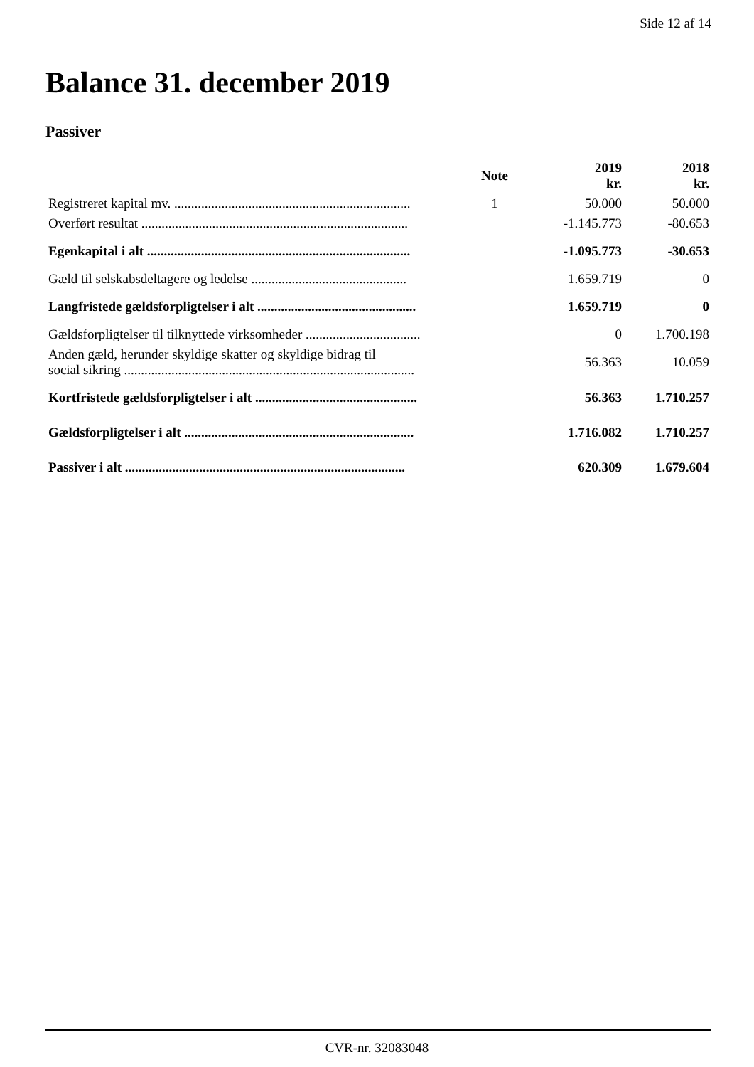Side 12 af 14
Balance 31. december 2019
Passiver
| | Note | 2019 kr. | 2018 kr. |
| --- | --- | --- | --- |
| Registreret kapital mv. ...................................................................... | 1 | 50.000 | 50.000 |
| Overført resultat ............................................................................... | | -1.145.773 | -80.653 |
| Egenkapital i alt .............................................................................. | | -1.095.773 | -30.653 |
| Gæld til selskabsdeltagere og ledelse .............................................. | | 1.659.719 | 0 |
| Langfristede gældsforpligtelser i alt ............................................... | | 1.659.719 | 0 |
| Gældsforpligtelser til tilknyttede virksomheder .................................. | | 0 | 1.700.198 |
| Anden gæld, herunder skyldige skatter og skyldige bidrag til social sikring ...................................................................................... | | 56.363 | 10.059 |
| Kortfristede gældsforpligtelser i alt ................................................ | | 56.363 | 1.710.257 |
| Gældsforpligtelser i alt .................................................................... | | 1.716.082 | 1.710.257 |
| Passiver i alt ................................................................................... | | 620.309 | 1.679.604 |
CVR-nr. 32083048